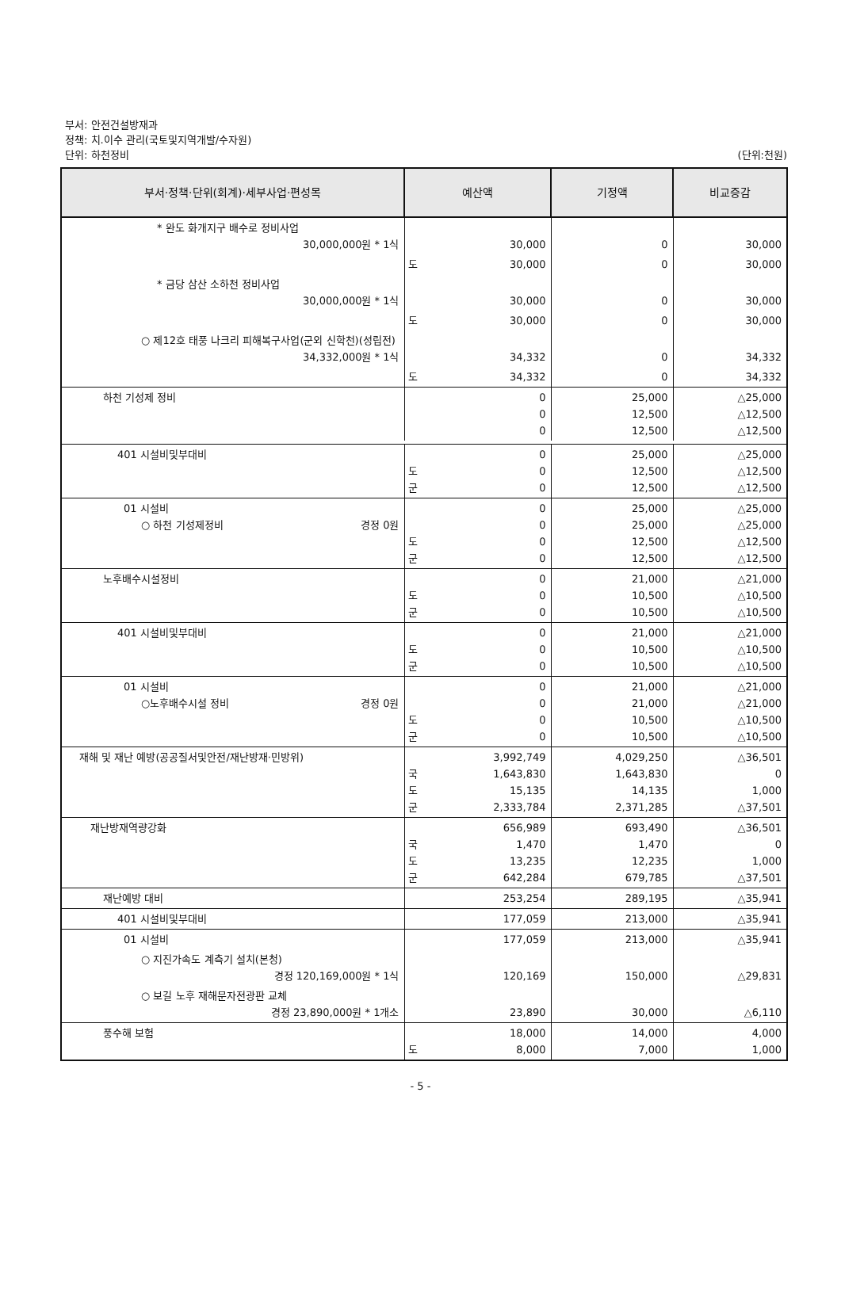부서: 안전건설방재과
정책: 치.이수 관리(국토및지역개발/수자원)
단위: 하천정비
(단위:천원)
| 부서·정책·단위(회계)·세부사업·편성목 | 예산액 | | 기정액 | 비교증감 |
| --- | --- | --- | --- | --- |
| * 완도 화개지구 배수로 정비사업 30,000,000원 * 1식 | | 30,000 | 0 | 30,000 |
| | 도 | 30,000 | 0 | 30,000 |
| * 금당 삼산 소하천 정비사업 30,000,000원 * 1식 | | 30,000 | 0 | 30,000 |
| | 도 | 30,000 | 0 | 30,000 |
| ○ 제12호 태풍 나크리 피해복구사업(군외 신학천)(성립전) 34,332,000원 * 1식 | | 34,332 | 0 | 34,332 |
| | 도 | 34,332 | 0 | 34,332 |
| 하천 기성제 정비 | | 0 0 0 | 25,000 12,500 12,500 | △25,000 △12,500 △12,500 |
| 401 시설비및부대비 | 도 군 | 0 0 0 | 25,000 12,500 12,500 | △25,000 △12,500 △12,500 |
| 01 시설비 ○ 하천 기성제정비 경정 0원 | 도 군 | 0 0 0 0 | 25,000 25,000 12,500 12,500 | △25,000 △25,000 △12,500 △12,500 |
| 노후배수시설정비 | 도 군 | 0 0 0 | 21,000 10,500 10,500 | △21,000 △10,500 △10,500 |
| 401 시설비및부대비 | 도 군 | 0 0 0 | 21,000 10,500 10,500 | △21,000 △10,500 △10,500 |
| 01 시설비 ○노후배수시설 정비 경정 0원 | 도 군 | 0 0 0 0 | 21,000 21,000 10,500 10,500 | △21,000 △21,000 △10,500 △10,500 |
| 재해 및 재난 예방(공공질서및안전/재난방재·민방위) | 국 도 군 | 3,992,749 1,643,830 15,135 2,333,784 | 4,029,250 1,643,830 14,135 2,371,285 | △36,501 0 1,000 △37,501 |
| 재난방재역량강화 | 국 도 군 | 656,989 1,470 13,235 642,284 | 693,490 1,470 12,235 679,785 | △36,501 0 1,000 △37,501 |
| 재난예방 대비 | | 253,254 | 289,195 | △35,941 |
| 401 시설비및부대비 | | 177,059 | 213,000 | △35,941 |
| 01 시설비 | | 177,059 | 213,000 | △35,941 |
| ○ 지진가속도 계측기 설치(본청) 경정 120,169,000원 * 1식 | | 120,169 | 150,000 | △29,831 |
| ○ 보길 노후 재해문자전광판 교체 경정 23,890,000원 * 1개소 | | 23,890 | 30,000 | △6,110 |
| 풍수해 보험 | 도 | 18,000 8,000 | 14,000 7,000 | 4,000 1,000 |
- 5 -